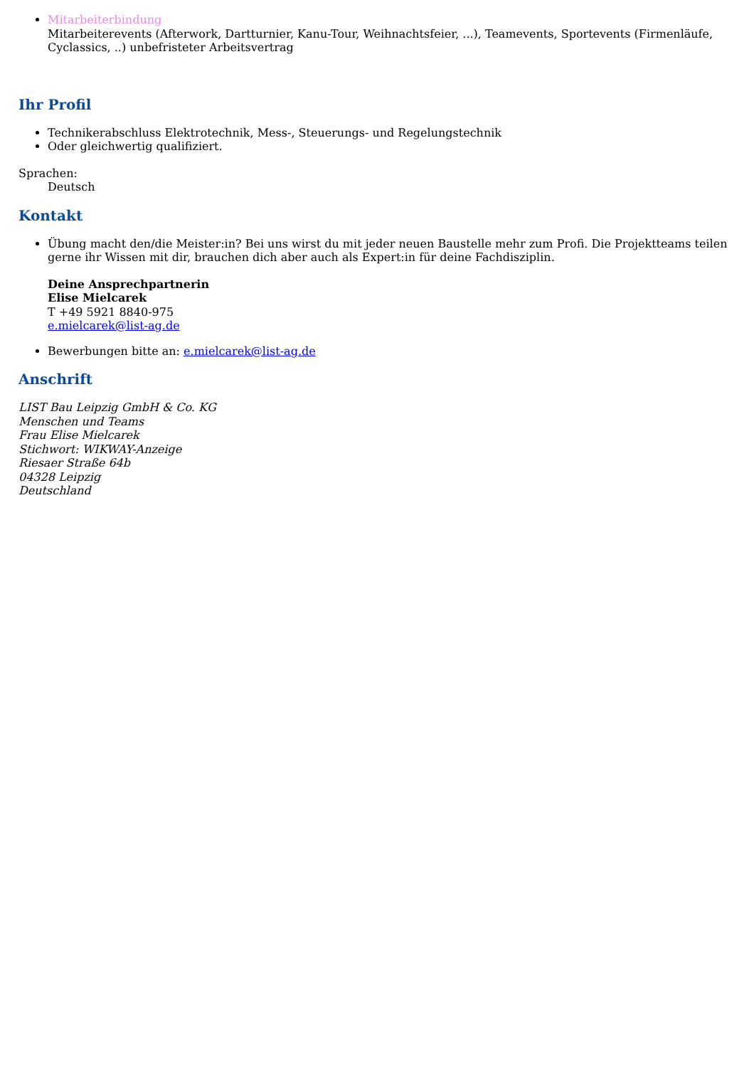Mitarbeiterbindung
Mitarbeiterevents (Afterwork, Dartturnier, Kanu-Tour, Weihnachtsfeier, ...), Teamevents, Sportevents (Firmenläufe, Cyclassics, ..) unbefristeter Arbeitsvertrag
Ihr Profil
Technikerabschluss Elektrotechnik, Mess-, Steuerungs- und Regelungstechnik
Oder gleichwertig qualifiziert.
Sprachen:
Deutsch
Kontakt
Übung macht den/die Meister:in? Bei uns wirst du mit jeder neuen Baustelle mehr zum Profi. Die Projektteams teilen gerne ihr Wissen mit dir, brauchen dich aber auch als Expert:in für deine Fachdisziplin.
Deine Ansprechpartnerin
Elise Mielcarek
T +49 5921 8840-975
e.mielcarek@list-ag.de
Bewerbungen bitte an: e.mielcarek@list-ag.de
Anschrift
LIST Bau Leipzig GmbH & Co. KG
Menschen und Teams
Frau Elise Mielcarek
Stichwort: WIKWAY-Anzeige
Riesaer Straße 64b
04328 Leipzig
Deutschland